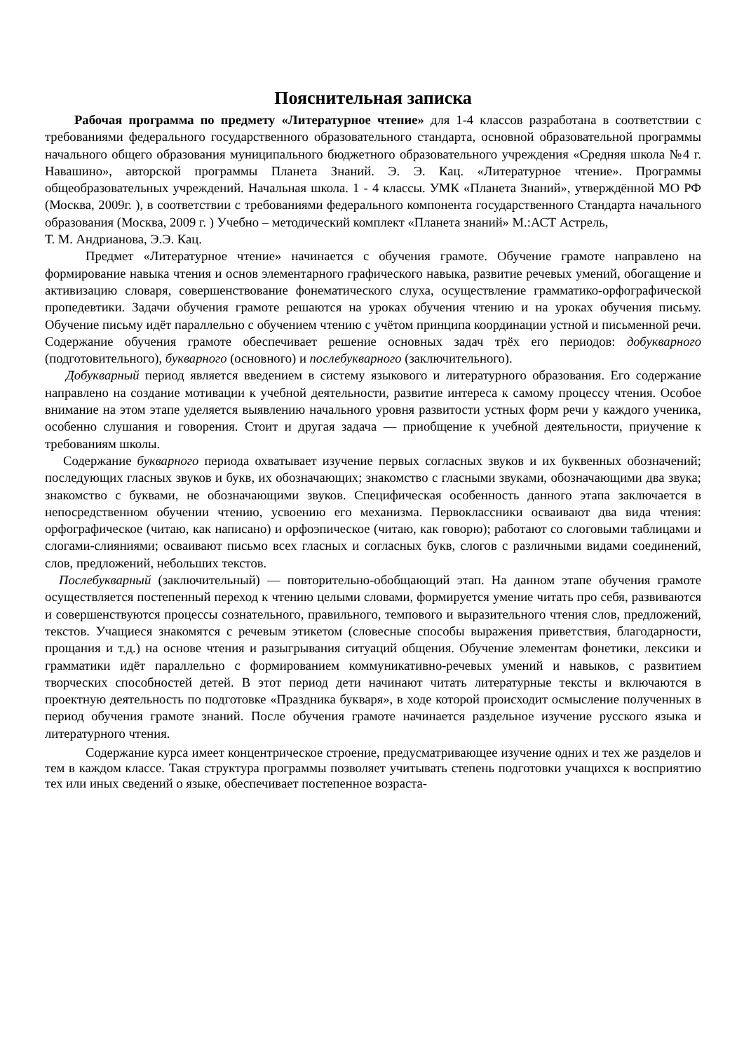Пояснительная записка
Рабочая программа по предмету «Литературное чтение» для 1-4 классов разработана в соответствии с требованиями федерального государственного образовательного стандарта, основной образовательной программы начального общего образования муниципального бюджетного образовательного учреждения «Средняя школа №4 г. Навашино», авторской программы Планета Знаний. Э. Э. Кац. «Литературное чтение». Программы общеобразовательных учреждений. Начальная школа. 1 - 4 классы. УМК «Планета Знаний», утверждённой МО РФ (Москва, 2009г. ), в соответствии с требованиями федерального компонента государственного Стандарта начального образования (Москва, 2009 г. ) Учебно – методический комплект «Планета знаний» М.:АСТ Астрель,
Т. М. Андрианова, Э.Э. Кац.
Предмет «Литературное чтение» начинается с обучения грамоте. Обучение грамоте направлено на формирование навыка чтения и основ элементарного графического навыка, развитие речевых умений, обогащение и активизацию словаря, совершенствование фонематического слуха, осуществление грамматико-орфографической пропедевтики. Задачи обучения грамоте решаются на уроках обучения чтению и на уроках обучения письму. Обучение письму идёт параллельно с обучением чтению с учётом принципа координации устной и письменной речи. Содержание обучения грамоте обеспечивает решение основных задач трёх его периодов: добукварного (подготовительного), букварного (основного) и послебукварного (заключительного).
Добукварный период является введением в систему языкового и литературного образования. Его содержание направлено на создание мотивации к учебной деятельности, развитие интереса к самому процессу чтения. Особое внимание на этом этапе уделяется выявлению начального уровня развитости устных форм речи у каждого ученика, особенно слушания и говорения. Стоит и другая задача — приобщение к учебной деятельности, приучение к требованиям школы.
Содержание букварного периода охватывает изучение первых согласных звуков и их буквенных обозначений; последующих гласных звуков и букв, их обозначающих; знакомство с гласными звуками, обозначающими два звука; знакомство с буквами, не обозначающими звуков. Специфическая особенность данного этапа заключается в непосредственном обучении чтению, усвоению его механизма. Первоклассники осваивают два вида чтения: орфографическое (читаю, как написано) и орфоэпическое (читаю, как говорю); работают со слоговыми таблицами и слогами-слияниями; осваивают письмо всех гласных и согласных букв, слогов с различными видами соединений, слов, предложений, небольших текстов.
Послебукварный (заключительный) — повторительно-обобщающий этап. На данном этапе обучения грамоте осуществляется постепенный переход к чтению целыми словами, формируется умение читать про себя, развиваются и совершенствуются процессы сознательного, правильного, темпового и выразительного чтения слов, предложений, текстов. Учащиеся знакомятся с речевым этикетом (словесные способы выражения приветствия, благодарности, прощания и т.д.) на основе чтения и разыгрывания ситуаций общения. Обучение элементам фонетики, лексики и грамматики идёт параллельно с формированием коммуникативно-речевых умений и навыков, с развитием творческих способностей детей. В этот период дети начинают читать литературные тексты и включаются в проектную деятельность по подготовке «Праздника букваря», в ходе которой происходит осмысление полученных в период обучения грамоте знаний. После обучения грамоте начинается раздельное изучение русского языка и литературного чтения.
Содержание курса имеет концентрическое строение, предусматривающее изучение одних и тех же разделов и тем в каждом классе. Такая структура программы позволяет учитывать степень подготовки учащихся к восприятию тех или иных сведений о языке, обеспечивает постепенное возраста-